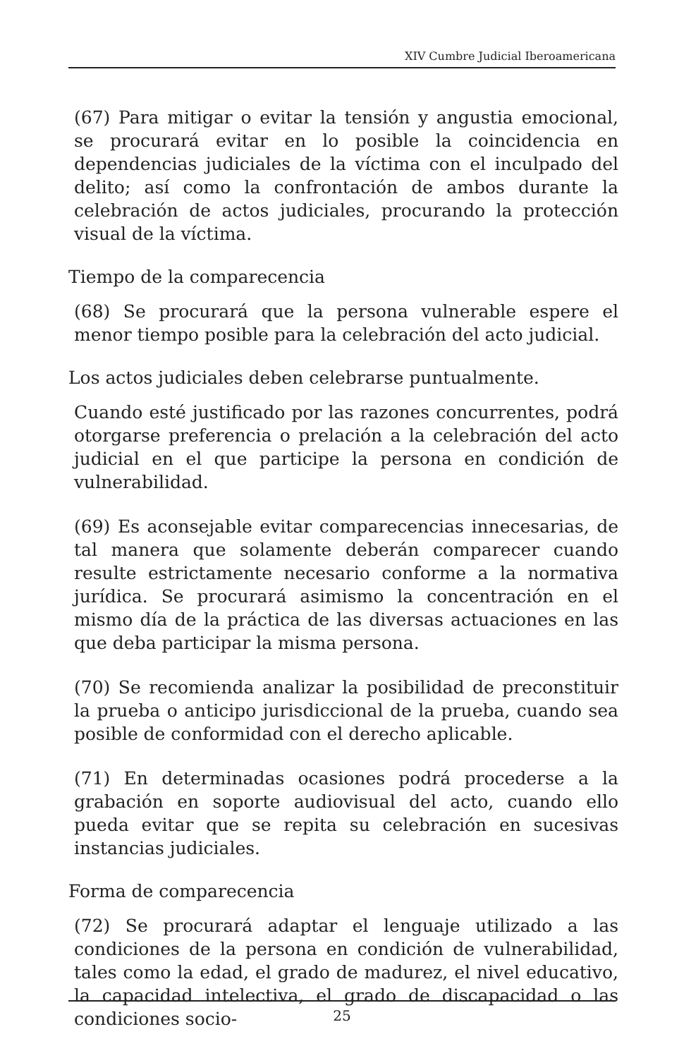XIV Cumbre Judicial Iberoamericana
(67) Para mitigar o evitar la tensión y angustia emocional, se procurará evitar en lo posible la coincidencia en dependencias judiciales de la víctima con el inculpado del delito; así como la confrontación de ambos durante la celebración de actos judiciales, procurando la protección visual de la víctima.
Tiempo de la comparecencia
(68) Se procurará que la persona vulnerable espere el menor tiempo posible para la celebración del acto judicial.
Los actos judiciales deben celebrarse puntualmente.
Cuando esté justificado por las razones concurrentes, podrá otorgarse preferencia o prelación a la celebración del acto judicial en el que participe la persona en condición de vulnerabilidad.
(69) Es aconsejable evitar comparecencias innecesarias, de tal manera que solamente deberán comparecer cuando resulte estrictamente necesario conforme a la normativa jurídica. Se procurará asimismo la concentración en el mismo día de la práctica de las diversas actuaciones en las que deba participar la misma persona.
(70) Se recomienda analizar la posibilidad de preconstituir la prueba o anticipo jurisdiccional de la prueba, cuando sea posible de conformidad con el derecho aplicable.
(71) En determinadas ocasiones podrá procederse a la grabación en soporte audiovisual del acto, cuando ello pueda evitar que se repita su celebración en sucesivas instancias judiciales.
Forma de comparecencia
(72) Se procurará adaptar el lenguaje utilizado a las condiciones de la persona en condición de vulnerabilidad, tales como la edad, el grado de madurez, el nivel educativo, la capacidad intelectiva, el grado de discapacidad o las condiciones socio-
25